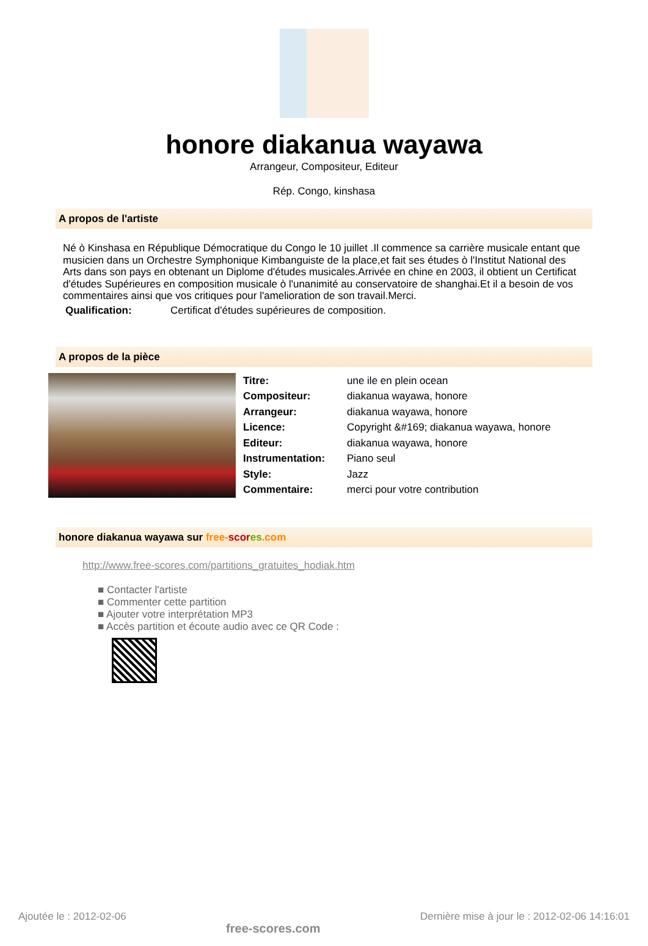honore diakanua wayawa
Arrangeur, Compositeur, Editeur
Rép. Congo, kinshasa
A propos de l'artiste
Né ò Kinshasa en République Démocratique du Congo le 10 juillet .Il commence sa carrière musicale entant que musicien dans un Orchestre Symphonique Kimbanguiste de la place,et fait ses études ò l'Institut National des Arts dans son pays en obtenant un Diplome d'études musicales.Arrivée en chine en 2003, il obtient un Certificat d'études Supérieures en composition musicale ò l'unanimité au conservatoire de shanghai.Et il a besoin de vos commentaires ainsi que vos critiques pour l'amelioration de son travail.Merci.
| Qualification: | Certificat d'études supérieures de composition. |
A propos de la pièce
| Titre: | une ile en plein ocean |
| Compositeur: | diakanua wayawa, honore |
| Arrangeur: | diakanua wayawa, honore |
| Licence: | Copyright &#169; diakanua wayawa, honore |
| Editeur: | diakanua wayawa, honore |
| Instrumentation: | Piano seul |
| Style: | Jazz |
| Commentaire: | merci pour votre contribution |
honore diakanua wayawa sur free-scor es.com
http://www.free-scores.com/partitions_gratuites_hodiak.htm
■ Contacter l'artiste
■ Commenter cette partition
■ Ajouter votre interprétation MP3
■ Accès partition et écoute audio avec ce QR Code :
Ajoutée le : 2012-02-06 free-scores.com Dernière mise à jour le : 2012-02-06 14:16:01